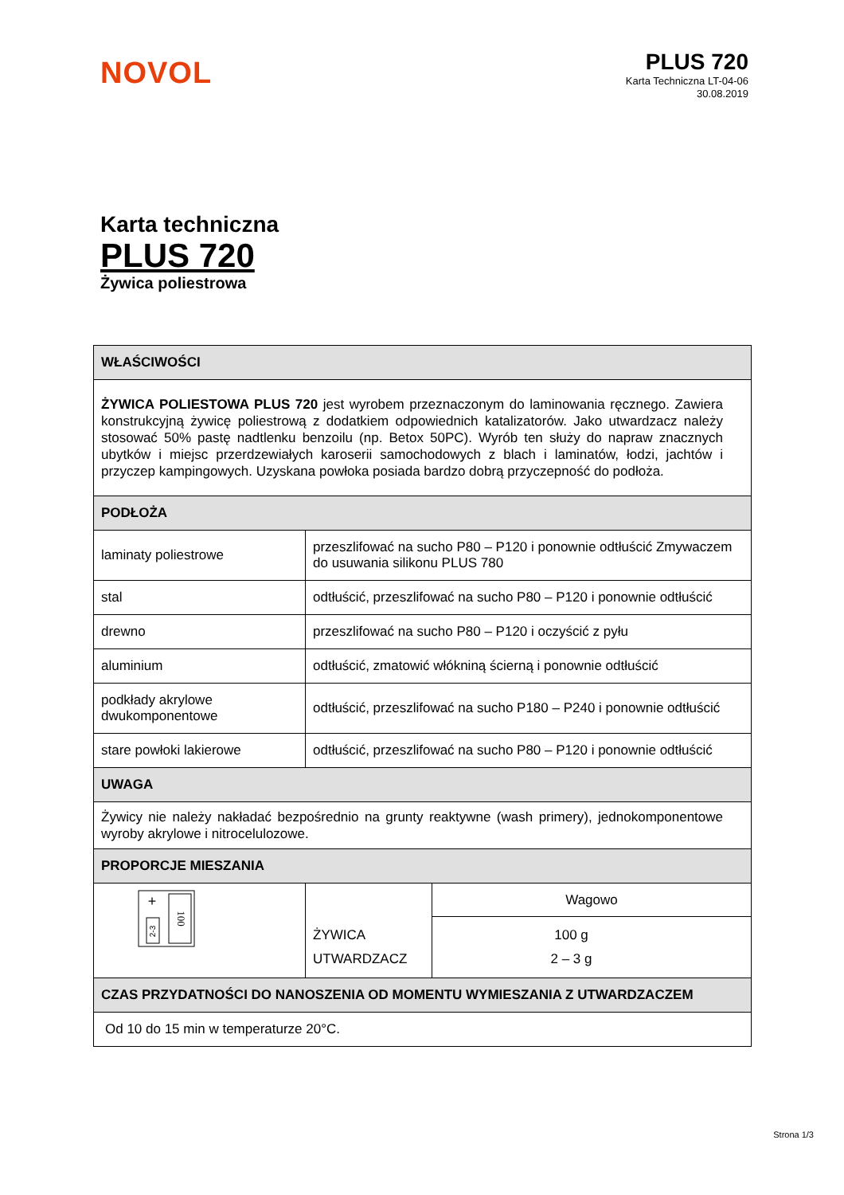NOVOL
PLUS 720
Karta Techniczna LT-04-06
30.08.2019
Karta techniczna
PLUS 720
Żywica poliestrowa
| WŁAŚCIWOŚCI | | |
| --- | --- | --- |
| ŻYWICA POLIESTOWA PLUS 720 jest wyrobem przeznaczonym do laminowania ręcznego. Zawiera konstrukcyjną żywicę poliestrową z dodatkiem odpowiednich katalizatorów. Jako utwardzacz należy stosować 50% pastę nadtlenku benzoilu (np. Betox 50PC). Wyrób ten służy do napraw znacznych ubytków i miejsc przerdzewiałych karoserii samochodowych z blach i laminatów, łodzi, jachtów i przyczep kampingowych. Uzyskana powłoka posiada bardzo dobrą przyczepność do podłoża. | | |
| PODŁOŻA | | |
| laminaty poliestrowe | przeszlifować na sucho P80 – P120 i ponownie odtłuścić Zmywaczem do usuwania silikonu PLUS 780 | |
| stal | odtłuścić, przeszlifować na sucho P80 – P120 i ponownie odtłuścić | |
| drewno | przeszlifować na sucho P80 – P120 i oczyścić z pyłu | |
| aluminium | odtłuścić, zmatowić włókniną ścierną i ponownie odtłuścić | |
| podkłady akrylowe dwukomponentowe | odtłuścić, przeszlifować na sucho P180 – P240 i ponownie odtłuścić | |
| stare powłoki lakierowe | odtłuścić, przeszlifować na sucho P80 – P120 i ponownie odtłuścić | |
| UWAGA | | |
| Żywicy nie należy nakładać bezpośrednio na grunty reaktywne (wash primery), jednokomponentowe wyroby akrylowe i nitrocelulozowe. | | |
| PROPORCJE MIESZANIA | | |
| 100 + 2-3 | ŻYWICA UTWARDZACZ | Wagowo |
| | | 100 g 2 – 3 g |
| CZAS PRZYDATNOŚCI DO NANOSZENIA OD MOMENTU WYMIESZANIA Z UTWARDZACZEM | | |
| Od 10 do 15 min w temperaturze 20°C. | | |
Strona 1/3